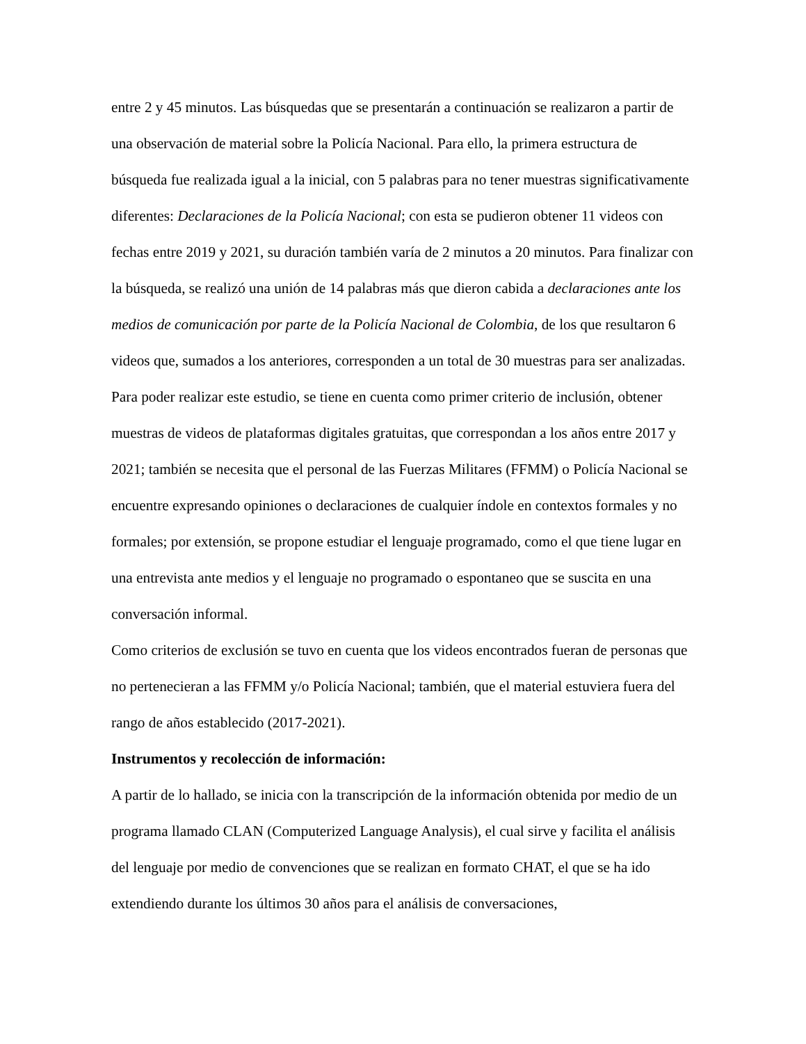entre 2 y 45 minutos. Las búsquedas que se presentarán a continuación se realizaron a partir de una observación de material sobre la Policía Nacional. Para ello, la primera estructura de búsqueda fue realizada igual a la inicial, con 5 palabras para no tener muestras significativamente diferentes: Declaraciones de la Policía Nacional; con esta se pudieron obtener 11 videos con fechas entre 2019 y 2021, su duración también varía de 2 minutos a 20 minutos. Para finalizar con la búsqueda, se realizó una unión de 14 palabras más que dieron cabida a declaraciones ante los medios de comunicación por parte de la Policía Nacional de Colombia, de los que resultaron 6 videos que, sumados a los anteriores, corresponden a un total de 30 muestras para ser analizadas.
Para poder realizar este estudio, se tiene en cuenta como primer criterio de inclusión, obtener muestras de videos de plataformas digitales gratuitas, que correspondan a los años entre 2017 y 2021; también se necesita que el personal de las Fuerzas Militares (FFMM) o Policía Nacional se encuentre expresando opiniones o declaraciones de cualquier índole en contextos formales y no formales; por extensión, se propone estudiar el lenguaje programado, como el que tiene lugar en una entrevista ante medios y el lenguaje no programado o espontaneo que se suscita en una conversación informal.
Como criterios de exclusión se tuvo en cuenta que los videos encontrados fueran de personas que no pertenecieran a las FFMM y/o Policía Nacional; también, que el material estuviera fuera del rango de años establecido (2017-2021).
Instrumentos y recolección de información:
A partir de lo hallado, se inicia con la transcripción de la información obtenida por medio de un programa llamado CLAN (Computerized Language Analysis), el cual sirve y facilita el análisis del lenguaje por medio de convenciones que se realizan en formato CHAT, el que se ha ido extendiendo durante los últimos 30 años para el análisis de conversaciones,